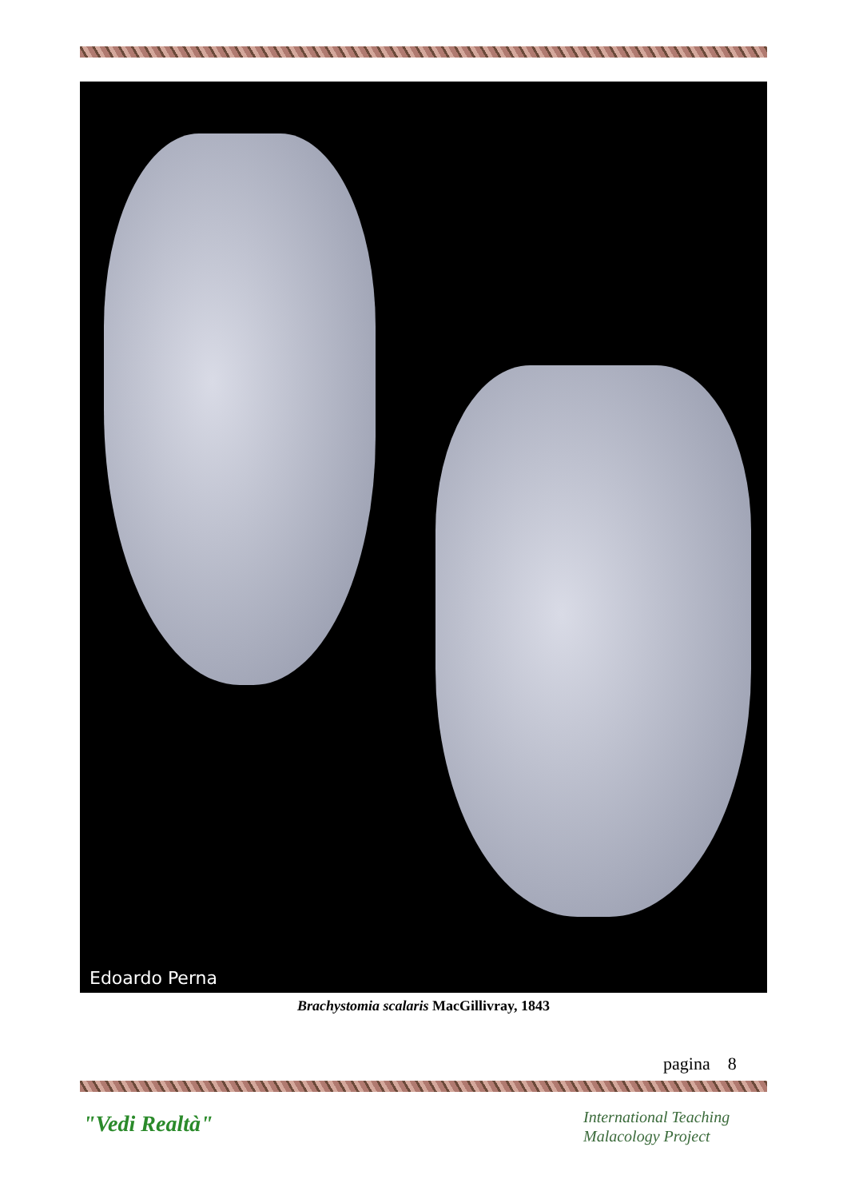Edoardo Perna
Brachystomia scalaris MacGillivray, 1843
pagina 8
"Vedi Realtà"
International Teaching
Malacology Project